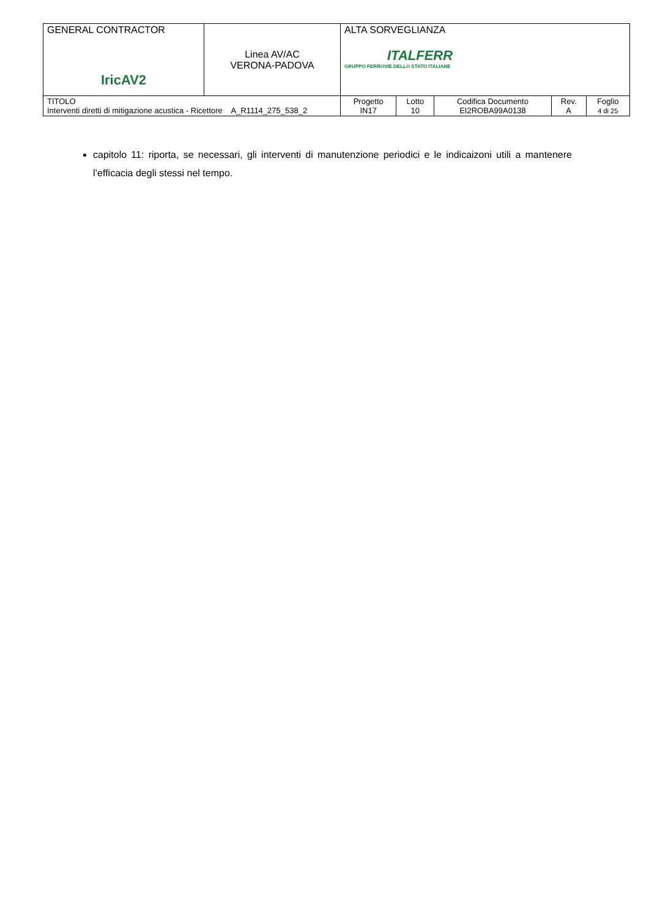| GENERAL CONTRACTOR IricAV2 | Linea AV/AC VERONA-PADOVA | ALTA SORVEGLIANZA ITALFERR GRUPPO FERROVIE DELLO STATO ITALIANE | | | | |
| TITOLO Interventi diretti di mitigazione acustica - Ricettore A_R1114_275_538_2 | | Progetto IN17 | Lotto 10 | Codifica Documento EI2ROBA99A0138 | Rev. A | Foglio 4 di 25 |
capitolo 11: riporta, se necessari, gli interventi di manutenzione periodici e le indicaizoni utili a mantenere l’efficacia degli stessi nel tempo.